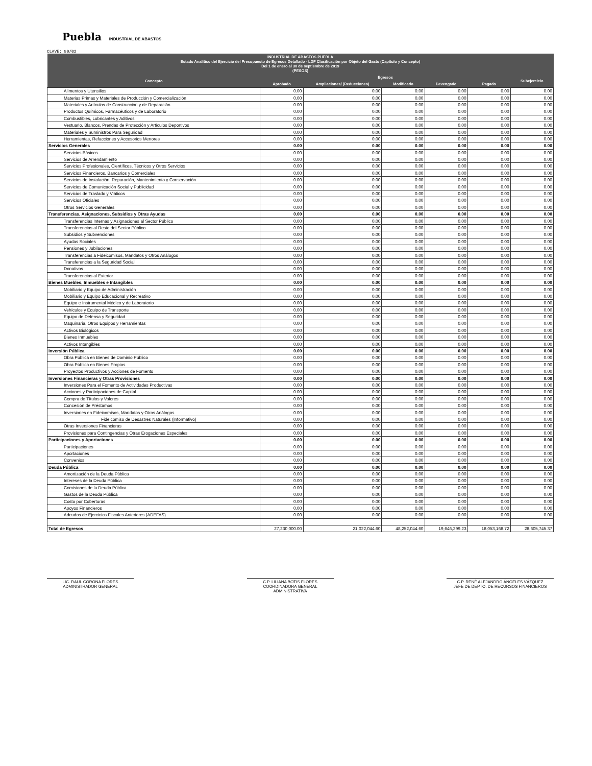Puebla INDUSTRIAL DE ABASTOS
CLAVE: 90/02
| INDUSTRIAL DE ABASTOS PUEBLA Estado Analítico del Ejercicio del Presupuesto de Egresos Detallado - LDF Clasificación por Objeto del Gasto (Capítulo y Concepto) Del 1 de enero al 30 de septiembre de 2019 (PESOS) | | | | | | |
| --- | --- | --- | --- | --- | --- | --- |
| Concepto | Egresos | | | | | Subejercicio |
| | Aprobado | Ampliaciones/ (Reducciones) | Modificado | Devengado | Pagado | |
| Alimentos y Utensilios | 0.00 | 0.00 | 0.00 | 0.00 | 0.00 | 0.00 |
| Materias Primas y Materiales de Producción y Comercialización | 0.00 | 0.00 | 0.00 | 0.00 | 0.00 | 0.00 |
| Materiales y Artículos de Construcción y de Reparación | 0.00 | 0.00 | 0.00 | 0.00 | 0.00 | 0.00 |
| Productos Químicos, Farmacéuticos y de Laboratorio | 0.00 | 0.00 | 0.00 | 0.00 | 0.00 | 0.00 |
| Combustibles, Lubricantes y Aditivos | 0.00 | 0.00 | 0.00 | 0.00 | 0.00 | 0.00 |
| Vestuario, Blancos, Prendas de Protección y Artículos Deportivos | 0.00 | 0.00 | 0.00 | 0.00 | 0.00 | 0.00 |
| Materiales y Suministros Para Seguridad | 0.00 | 0.00 | 0.00 | 0.00 | 0.00 | 0.00 |
| Herramientas, Refacciones y Accesorios Menores | 0.00 | 0.00 | 0.00 | 0.00 | 0.00 | 0.00 |
| Servicios Generales | 0.00 | 0.00 | 0.00 | 0.00 | 0.00 | 0.00 |
| Servicios Básicos | 0.00 | 0.00 | 0.00 | 0.00 | 0.00 | 0.00 |
| Servicios de Arrendamiento | 0.00 | 0.00 | 0.00 | 0.00 | 0.00 | 0.00 |
| Servicios Profesionales, Científicos, Técnicos y Otros Servicios | 0.00 | 0.00 | 0.00 | 0.00 | 0.00 | 0.00 |
| Servicios Financieros, Bancarios y Comerciales | 0.00 | 0.00 | 0.00 | 0.00 | 0.00 | 0.00 |
| Servicios de Instalación, Reparación, Mantenimiento y Conservación | 0.00 | 0.00 | 0.00 | 0.00 | 0.00 | 0.00 |
| Servicios de Comunicación Social y Publicidad | 0.00 | 0.00 | 0.00 | 0.00 | 0.00 | 0.00 |
| Servicios de Traslado y Viáticos | 0.00 | 0.00 | 0.00 | 0.00 | 0.00 | 0.00 |
| Servicios Oficiales | 0.00 | 0.00 | 0.00 | 0.00 | 0.00 | 0.00 |
| Otros Servicios Generales | 0.00 | 0.00 | 0.00 | 0.00 | 0.00 | 0.00 |
| Transferencias, Asignaciones, Subsidios y Otras Ayudas | 0.00 | 0.00 | 0.00 | 0.00 | 0.00 | 0.00 |
| Transferencias Internas y Asignaciones al Sector Público | 0.00 | 0.00 | 0.00 | 0.00 | 0.00 | 0.00 |
| Transferencias al Resto del Sector Público | 0.00 | 0.00 | 0.00 | 0.00 | 0.00 | 0.00 |
| Subsidios y Subvenciones | 0.00 | 0.00 | 0.00 | 0.00 | 0.00 | 0.00 |
| Ayudas Sociales | 0.00 | 0.00 | 0.00 | 0.00 | 0.00 | 0.00 |
| Pensiones y Jubilaciones | 0.00 | 0.00 | 0.00 | 0.00 | 0.00 | 0.00 |
| Transferencias a Fideicomisos, Mandatos y Otros Análogos | 0.00 | 0.00 | 0.00 | 0.00 | 0.00 | 0.00 |
| Transferencias a la Seguridad Social | 0.00 | 0.00 | 0.00 | 0.00 | 0.00 | 0.00 |
| Donativos | 0.00 | 0.00 | 0.00 | 0.00 | 0.00 | 0.00 |
| Transferencias al Exterior | 0.00 | 0.00 | 0.00 | 0.00 | 0.00 | 0.00 |
| Bienes Muebles, Inmuebles e Intangibles | 0.00 | 0.00 | 0.00 | 0.00 | 0.00 | 0.00 |
| Mobiliario y Equipo de Administración | 0.00 | 0.00 | 0.00 | 0.00 | 0.00 | 0.00 |
| Mobiliario y Equipo Educacional y Recreativo | 0.00 | 0.00 | 0.00 | 0.00 | 0.00 | 0.00 |
| Equipo e Instrumental Médico y de Laboratorio | 0.00 | 0.00 | 0.00 | 0.00 | 0.00 | 0.00 |
| Vehículos y Equipo de Transporte | 0.00 | 0.00 | 0.00 | 0.00 | 0.00 | 0.00 |
| Equipo de Defensa y Seguridad | 0.00 | 0.00 | 0.00 | 0.00 | 0.00 | 0.00 |
| Maquinaria, Otros Equipos y Herramientas | 0.00 | 0.00 | 0.00 | 0.00 | 0.00 | 0.00 |
| Activos Biológicos | 0.00 | 0.00 | 0.00 | 0.00 | 0.00 | 0.00 |
| Bienes Inmuebles | 0.00 | 0.00 | 0.00 | 0.00 | 0.00 | 0.00 |
| Activos Intangibles | 0.00 | 0.00 | 0.00 | 0.00 | 0.00 | 0.00 |
| Inversión Pública | 0.00 | 0.00 | 0.00 | 0.00 | 0.00 | 0.00 |
| Obra Pública en Bienes de Dominio Público | 0.00 | 0.00 | 0.00 | 0.00 | 0.00 | 0.00 |
| Obra Pública en Bienes Propios | 0.00 | 0.00 | 0.00 | 0.00 | 0.00 | 0.00 |
| Proyectos Productivos y Acciones de Fomento | 0.00 | 0.00 | 0.00 | 0.00 | 0.00 | 0.00 |
| Inversiones Financieras y Otras Provisiones | 0.00 | 0.00 | 0.00 | 0.00 | 0.00 | 0.00 |
| Inversiones Para el Fomento de Actividades Productivas | 0.00 | 0.00 | 0.00 | 0.00 | 0.00 | 0.00 |
| Acciones y Participaciones de Capital | 0.00 | 0.00 | 0.00 | 0.00 | 0.00 | 0.00 |
| Compra de Títulos y Valores | 0.00 | 0.00 | 0.00 | 0.00 | 0.00 | 0.00 |
| Concesión de Préstamos | 0.00 | 0.00 | 0.00 | 0.00 | 0.00 | 0.00 |
| Inversiones en Fideicomisos, Mandatos y Otros Análogos | 0.00 | 0.00 | 0.00 | 0.00 | 0.00 | 0.00 |
| Fideicomiso de Desastres Naturales (Informativo) | 0.00 | 0.00 | 0.00 | 0.00 | 0.00 | 0.00 |
| Otras Inversiones Financieras | 0.00 | 0.00 | 0.00 | 0.00 | 0.00 | 0.00 |
| Provisiones para Contingencias y Otras Erogaciones Especiales | 0.00 | 0.00 | 0.00 | 0.00 | 0.00 | 0.00 |
| Participaciones y Aportaciones | 0.00 | 0.00 | 0.00 | 0.00 | 0.00 | 0.00 |
| Participaciones | 0.00 | 0.00 | 0.00 | 0.00 | 0.00 | 0.00 |
| Aportaciones | 0.00 | 0.00 | 0.00 | 0.00 | 0.00 | 0.00 |
| Convenios | 0.00 | 0.00 | 0.00 | 0.00 | 0.00 | 0.00 |
| Deuda Pública | 0.00 | 0.00 | 0.00 | 0.00 | 0.00 | 0.00 |
| Amortización de la Deuda Pública | 0.00 | 0.00 | 0.00 | 0.00 | 0.00 | 0.00 |
| Intereses de la Deuda Pública | 0.00 | 0.00 | 0.00 | 0.00 | 0.00 | 0.00 |
| Comisiones de la Deuda Pública | 0.00 | 0.00 | 0.00 | 0.00 | 0.00 | 0.00 |
| Gastos de la Deuda Pública | 0.00 | 0.00 | 0.00 | 0.00 | 0.00 | 0.00 |
| Costo por Coberturas | 0.00 | 0.00 | 0.00 | 0.00 | 0.00 | 0.00 |
| Apoyos Financieros | 0.00 | 0.00 | 0.00 | 0.00 | 0.00 | 0.00 |
| Adeudos de Ejercicios Fiscales Anteriores (ADEFAS) | 0.00 | 0.00 | 0.00 | 0.00 | 0.00 | 0.00 |
| Total de Egresos | 27,230,000.00 | 21,022,044.60 | 48,252,044.60 | 19,646,299.23 | 18,053,168.72 | 28,605,745.37 |
LIC. RAUL CORONA FLORES
ADMINISTRADOR GENERAL
C.P. LILIANA BOTIS FLORES
COORDINADORA GENERAL ADMINISTRATIVA
C.P. RENÉ ALEJANDRO ÁNGELES VÁZQUEZ
JEFE DE DEPTO. DE RECURSOS FINANCIEROS